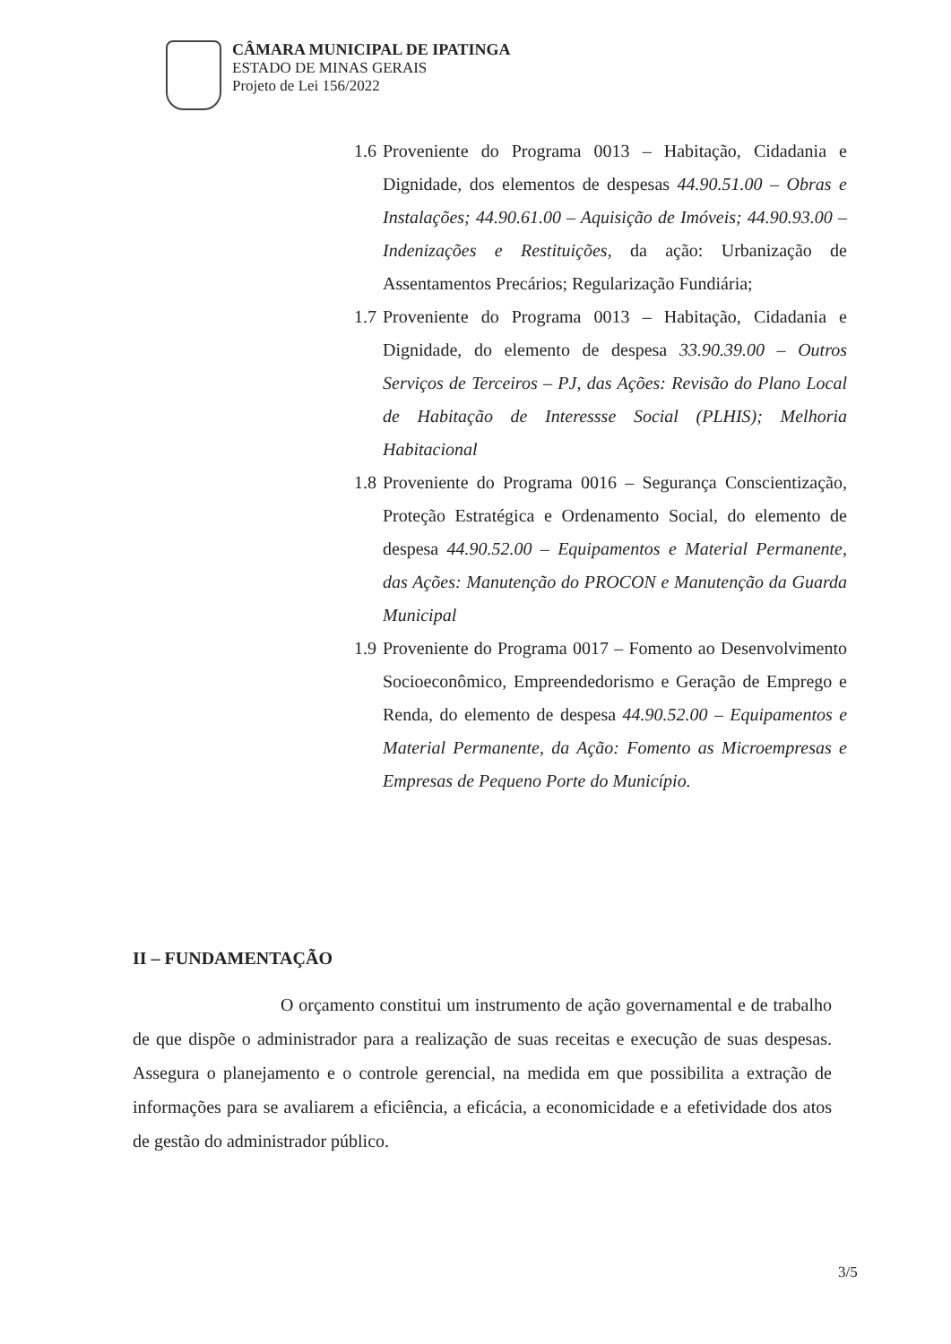CÂMARA MUNICIPAL DE IPATINGA
ESTADO DE MINAS GERAIS
Projeto de Lei 156/2022
1.6 Proveniente do Programa 0013 – Habitação, Cidadania e Dignidade, dos elementos de despesas 44.90.51.00 – Obras e Instalações; 44.90.61.00 – Aquisição de Imóveis; 44.90.93.00 – Indenizações e Restituições, da ação: Urbanização de Assentamentos Precários; Regularização Fundiária;
1.7 Proveniente do Programa 0013 – Habitação, Cidadania e Dignidade, do elemento de despesa 33.90.39.00 – Outros Serviços de Terceiros – PJ, das Ações: Revisão do Plano Local de Habitação de Interessse Social (PLHIS); Melhoria Habitacional
1.8 Proveniente do Programa 0016 – Segurança Conscientização, Proteção Estratégica e Ordenamento Social, do elemento de despesa 44.90.52.00 – Equipamentos e Material Permanente, das Ações: Manutenção do PROCON e Manutenção da Guarda Municipal
1.9 Proveniente do Programa 0017 – Fomento ao Desenvolvimento Socioeconômico, Empreendedorismo e Geração de Emprego e Renda, do elemento de despesa 44.90.52.00 – Equipamentos e Material Permanente, da Ação: Fomento as Microempresas e Empresas de Pequeno Porte do Município.
II – FUNDAMENTAÇÃO
O orçamento constitui um instrumento de ação governamental e de trabalho de que dispõe o administrador para a realização de suas receitas e execução de suas despesas. Assegura o planejamento e o controle gerencial, na medida em que possibilita a extração de informações para se avaliarem a eficiência, a eficácia, a economicidade e a efetividade dos atos de gestão do administrador público.
3/5